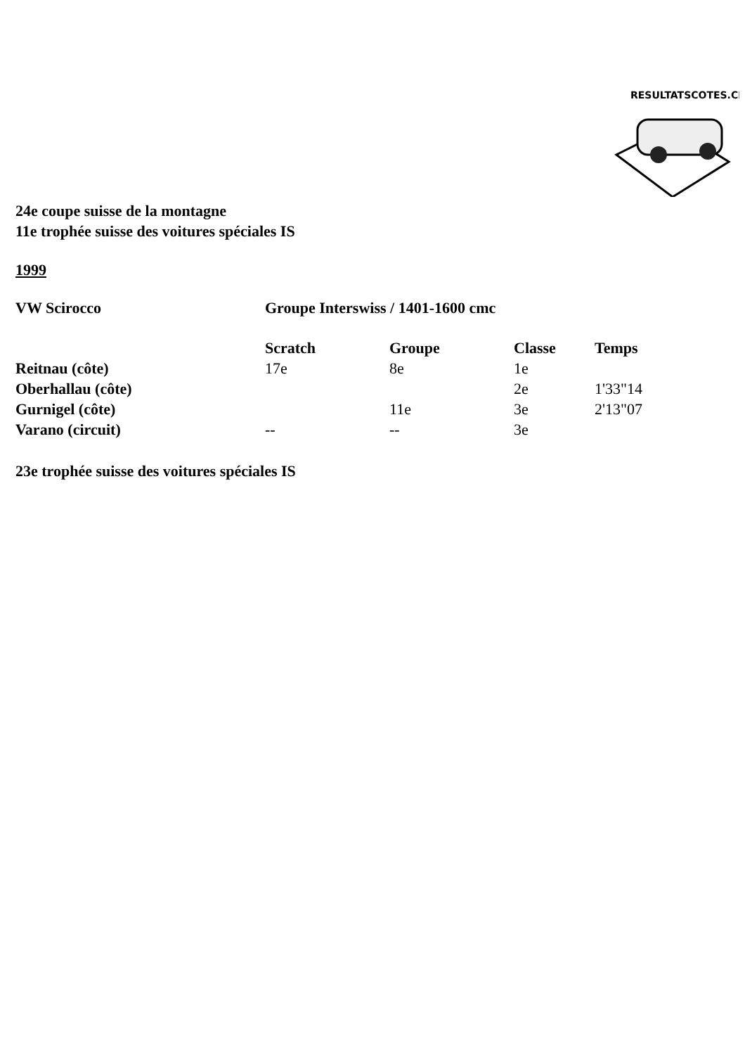RESULTATSCOTES.CH
24e coupe suisse de la montagne
11e trophée suisse des voitures spéciales IS
1999
| VW Scirocco | Groupe Interswiss / 1401-1600 cmc |
| --- | --- |
| | Scratch | Groupe | Classe | Temps |
| --- | --- | --- | --- | --- |
| Reitnau (côte) | 17e | 8e | 1e | |
| Oberhallau (côte) | | | 2e | 1'33"14 |
| Gurnigel (côte) | | 11e | 3e | 2'13"07 |
| Varano (circuit) | -- | -- | 3e | |
23e trophée suisse des voitures spéciales IS